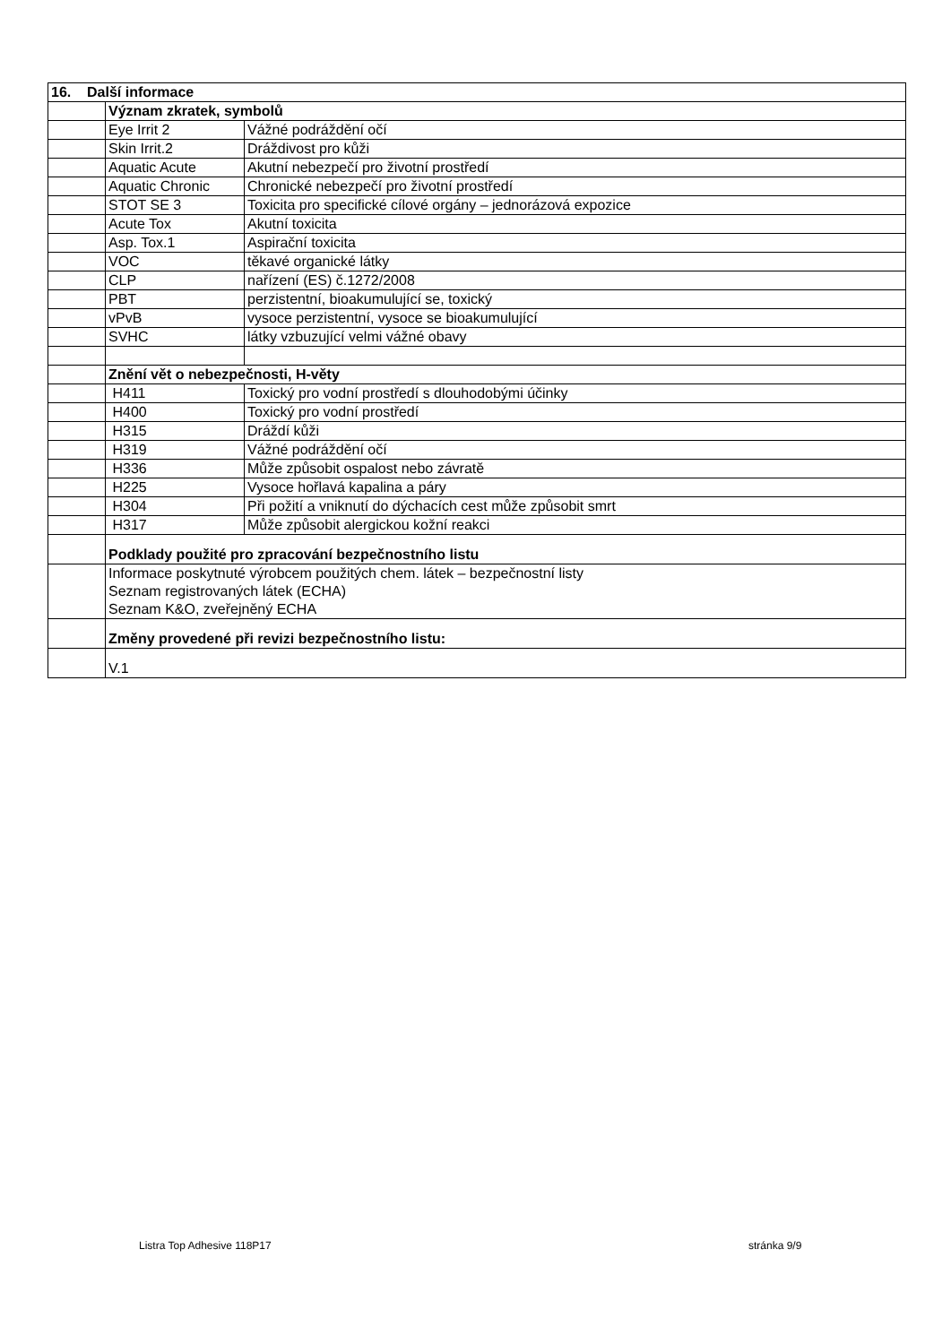| 16. Další informace | | | |
| | Význam zkratek, symbolů | | |
| | Eye Irrit 2 | Vážné podráždění očí | |
| | Skin Irrit.2 | Dráždivost pro kůži | |
| | Aquatic Acute | Akutní nebezpečí pro životní prostředí | |
| | Aquatic Chronic | Chronické nebezpečí pro životní prostředí | |
| | STOT SE 3 | Toxicita pro specifické cílové orgány – jednorázová expozice | |
| | Acute Tox | Akutní toxicita | |
| | Asp. Tox.1 | Aspirační toxicita | |
| | VOC | těkavé organické látky | |
| | CLP | nařízení (ES) č.1272/2008 | |
| | PBT | perzistentní, bioakumulující se, toxický | |
| | vPvB | vysoce perzistentní, vysoce se bioakumulující | |
| | SVHC | látky vzbuzující velmi vážné obavy | |
| | Znění vět o nebezpečnosti, H-věty | | |
| | H411 | | Toxický pro vodní prostředí s dlouhodobými účinky |
| | H400 | | Toxický pro vodní prostředí |
| | H315 | | Dráždí kůži |
| | H319 | | Vážné podráždění očí |
| | H336 | | Může způsobit ospalost nebo závratě |
| | H225 | | Vysoce hořlavá kapalina a páry |
| | H304 | | Při požití a vniknutí do dýchacích cest může způsobit smrt |
| | H317 | | Může způsobit alergickou kožní reakci |
| | Podklady použité pro zpracování bezpečnostního listu | | |
| | Informace poskytnuté výrobcem použitých chem. látek – bezpečnostní listy Seznam registrovaných látek (ECHA) Seznam K&O, zveřejněný ECHA | | |
| | Změny provedené při revizi bezpečnostního listu: | | |
| | V.1 | | |
Listra Top Adhesive 118P17 stránka 9/9